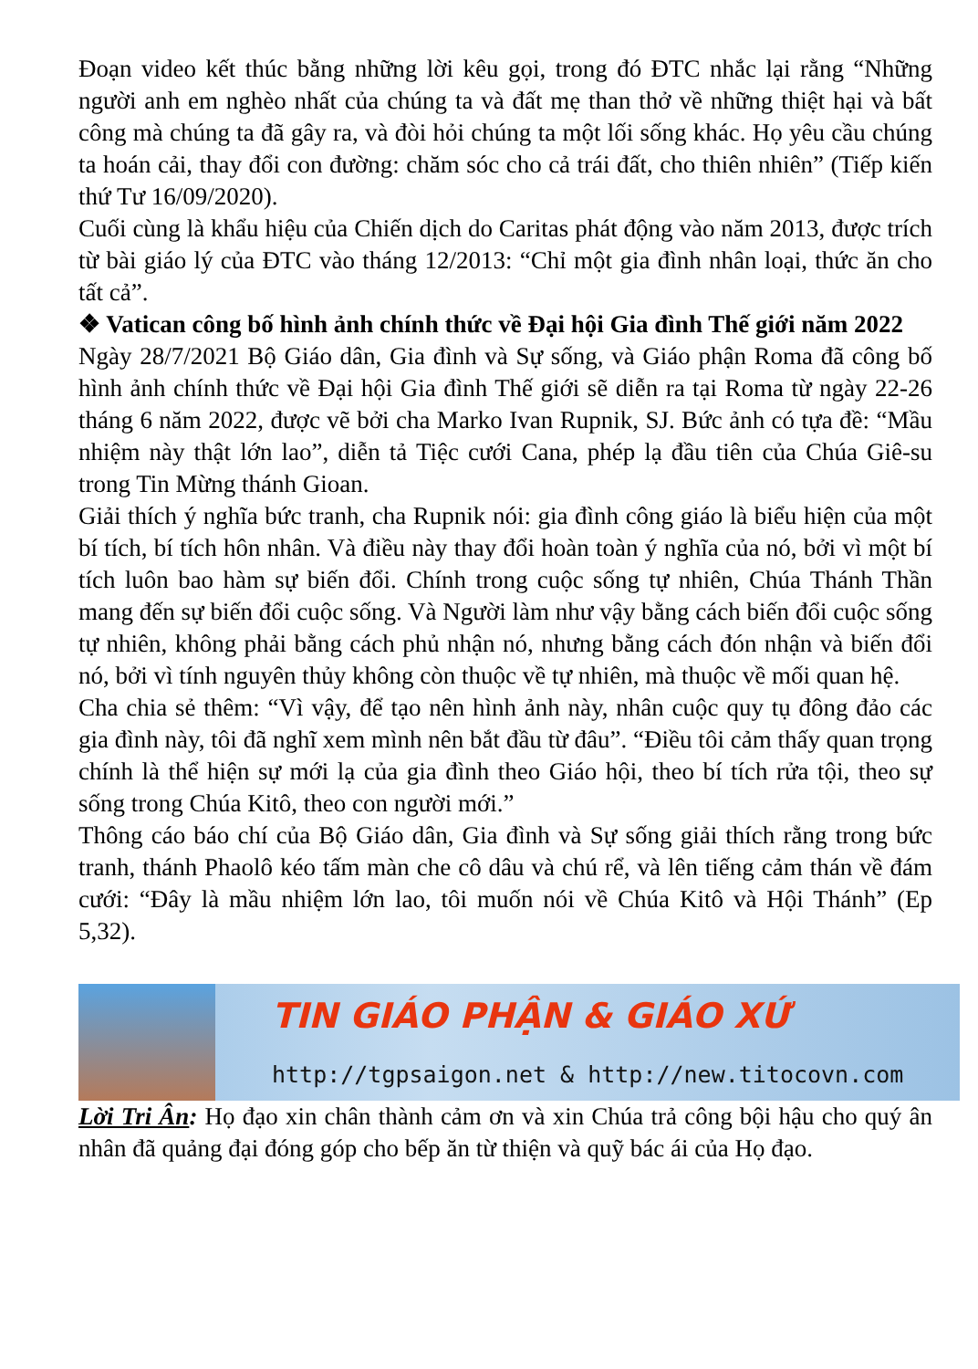Đoạn video kết thúc bằng những lời kêu gọi, trong đó ĐTC nhắc lại rằng “Những người anh em nghèo nhất của chúng ta và đất mẹ than thở về những thiệt hại và bất công mà chúng ta đã gây ra, và đòi hỏi chúng ta một lối sống khác. Họ yêu cầu chúng ta hoán cải, thay đổi con đường: chăm sóc cho cả trái đất, cho thiên nhiên” (Tiếp kiến thứ Tư 16/09/2020).
Cuối cùng là khẩu hiệu của Chiến dịch do Caritas phát động vào năm 2013, được trích từ bài giáo lý của ĐTC vào tháng 12/2013: “Chỉ một gia đình nhân loại, thức ăn cho tất cả”.
❖ Vatican công bố hình ảnh chính thức về Đại hội Gia đình Thế giới năm 2022
Ngày 28/7/2021 Bộ Giáo dân, Gia đình và Sự sống, và Giáo phận Roma đã công bố hình ảnh chính thức về Đại hội Gia đình Thế giới sẽ diễn ra tại Roma từ ngày 22-26 tháng 6 năm 2022, được vẽ bởi cha Marko Ivan Rupnik, SJ. Bức ảnh có tựa đề: “Mầu nhiệm này thật lớn lao”, diễn tả Tiệc cưới Cana, phép lạ đầu tiên của Chúa Giê-su trong Tin Mừng thánh Gioan.
Giải thích ý nghĩa bức tranh, cha Rupnik nói: gia đình công giáo là biểu hiện của một bí tích, bí tích hôn nhân. Và điều này thay đổi hoàn toàn ý nghĩa của nó, bởi vì một bí tích luôn bao hàm sự biến đổi. Chính trong cuộc sống tự nhiên, Chúa Thánh Thần mang đến sự biến đổi cuộc sống. Và Người làm như vậy bằng cách biến đổi cuộc sống tự nhiên, không phải bằng cách phủ nhận nó, nhưng bằng cách đón nhận và biến đổi nó, bởi vì tính nguyên thủy không còn thuộc về tự nhiên, mà thuộc về mối quan hệ.
Cha chia sẻ thêm: “Vì vậy, để tạo nên hình ảnh này, nhân cuộc quy tụ đông đảo các gia đình này, tôi đã nghĩ xem mình nên bắt đầu từ đâu”. “Điều tôi cảm thấy quan trọng chính là thể hiện sự mới lạ của gia đình theo Giáo hội, theo bí tích rửa tội, theo sự sống trong Chúa Kitô, theo con người mới.”
Thông cáo báo chí của Bộ Giáo dân, Gia đình và Sự sống giải thích rằng trong bức tranh, thánh Phaolô kéo tấm màn che cô dâu và chú rể, và lên tiếng cảm thán về đám cưới: “Đây là mầu nhiệm lớn lao, tôi muốn nói về Chúa Kitô và Hội Thánh” (Ep 5,32).
TIN GIÁO PHẬN & GIÁO XỨ
http://tgpsaigon.net & http://new.titocovn.com
Lời Tri Ân: Họ đạo xin chân thành cảm ơn và xin Chúa trả công bội hậu cho quý ân nhân đã quảng đại đóng góp cho bếp ăn từ thiện và quỹ bác ái của Họ đạo.